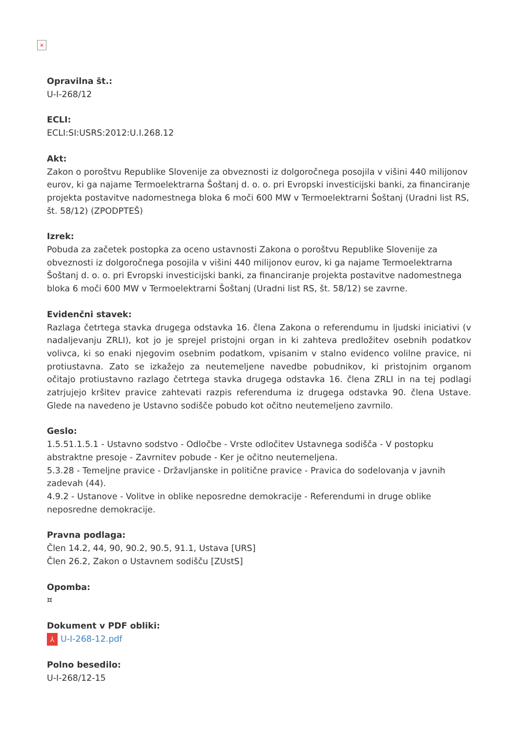×
Opravilna št.:
U-I-268/12
ECLI:
ECLI:SI:USRS:2012:U.I.268.12
Akt:
Zakon o poroštvu Republike Slovenije za obveznosti iz dolgoročnega posojila v višini 440 milijonov eurov, ki ga najame Termoelektrarna Šoštanj d. o. o. pri Evropski investicijski banki, za financiranje projekta postavitve nadomestnega bloka 6 moči 600 MW v Termoelektrarni Šoštanj (Uradni list RS, št. 58/12) (ZPODPTEŠ)
Izrek:
Pobuda za začetek postopka za oceno ustavnosti Zakona o poroštvu Republike Slovenije za obveznosti iz dolgoročnega posojila v višini 440 milijonov eurov, ki ga najame Termoelektrarna Šoštanj d. o. o. pri Evropski investicijski banki, za financiranje projekta postavitve nadomestnega bloka 6 moči 600 MW v Termoelektrarni Šoštanj (Uradni list RS, št. 58/12) se zavrne.
Evidenčni stavek:
Razlaga četrtega stavka drugega odstavka 16. člena Zakona o referendumu in ljudski iniciativi (v nadaljevanju ZRLI), kot jo je sprejel pristojni organ in ki zahteva predložitev osebnih podatkov volivca, ki so enaki njegovim osebnim podatkom, vpisanim v stalno evidenco volilne pravice, ni protiustavna. Zato se izkažejo za neutemeljene navedbe pobudnikov, ki pristojnim organom očitajo protiustavno razlago četrtega stavka drugega odstavka 16. člena ZRLI in na tej podlagi zatrjujejo kršitev pravice zahtevati razpis referenduma iz drugega odstavka 90. člena Ustave. Glede na navedeno je Ustavno sodišče pobudo kot očitno neutemeljeno zavrnilo.
Geslo:
1.5.51.1.5.1 - Ustavno sodstvo - Odločbe - Vrste odločitev Ustavnega sodišča - V postopku abstraktne presoje - Zavrnitev pobude - Ker je očitno neutemeljena.
5.3.28 - Temeljne pravice - Državljanske in politične pravice - Pravica do sodelovanja v javnih zadevah (44).
4.9.2 - Ustanove - Volitve in oblike neposredne demokracije - Referendumi in druge oblike neposredne demokracije.
Pravna podlaga:
Člen 14.2, 44, 90, 90.2, 90.5, 91.1, Ustava [URS]
Člen 26.2, Zakon o Ustavnem sodišču [ZUstS]
Opomba:
¤
Dokument v PDF obliki:
⅄ U-I-268-12.pdf
Polno besedilo:
U-I-268/12-15